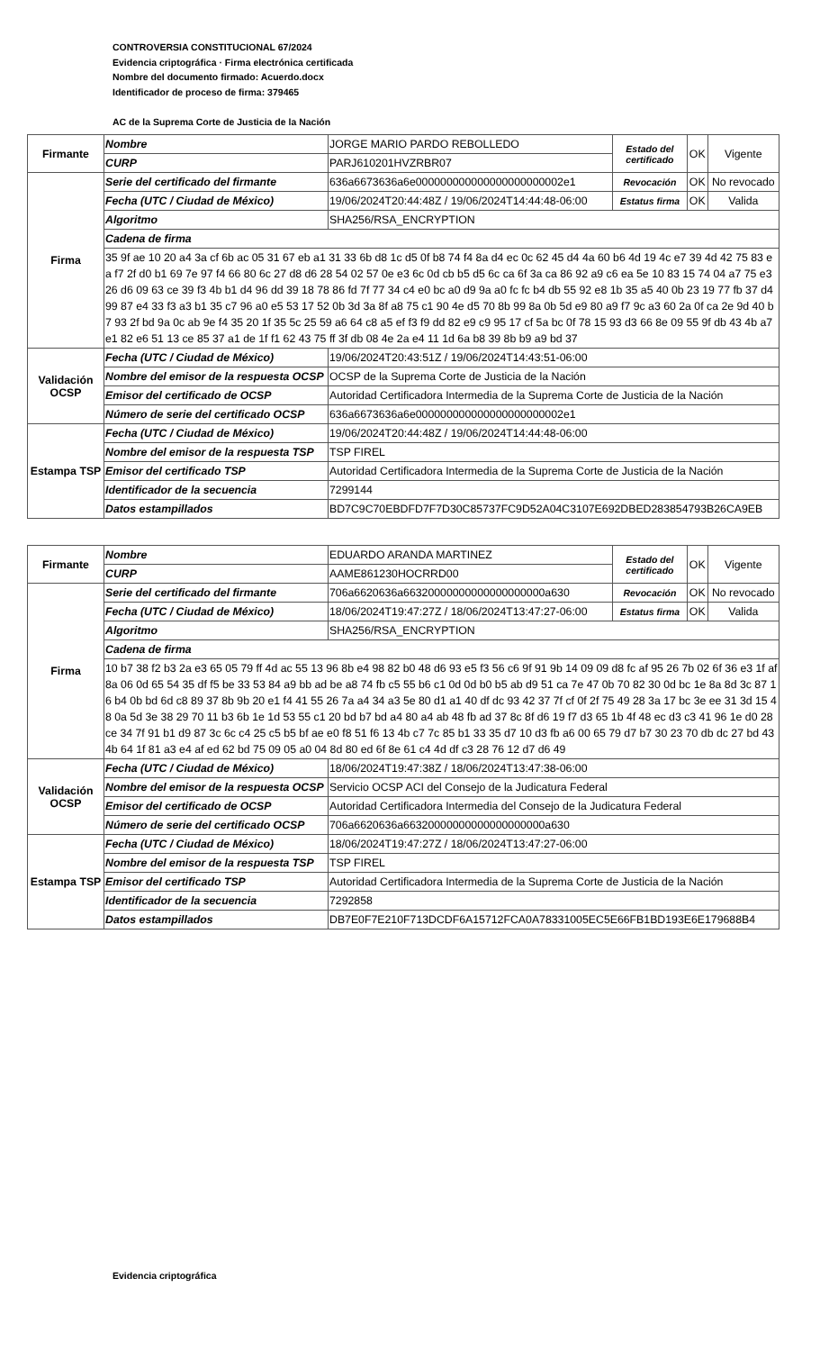CONTROVERSIA CONSTITUCIONAL 67/2024
Evidencia criptográfica · Firma electrónica certificada
Nombre del documento firmado: Acuerdo.docx
Identificador de proceso de firma: 379465
AC de la Suprema Corte de Justicia de la Nación
| Firmante | Nombre | JORGE MARIO PARDO REBOLLEDO | Estado del certificado | OK | Vigente |
| | CURP | PARJ610201HVZRBR07 | | | |
| Firma | Serie del certificado del firmante | 636a6673636a6e000000000000000000000002e1 | Revocación | OK | No revocado |
| | Fecha (UTC / Ciudad de México) | 19/06/2024T20:44:48Z / 19/06/2024T14:44:48-06:00 | Estatus firma | OK | Valida |
| | Algoritmo | SHA256/RSA_ENCRYPTION | | | |
| | Cadena de firma | | | | |
| | 35 9f ae 10 20 a4 3a cf 6b ac 05 31 67 eb a1 31 33 6b d8 1c d5 0f b8 74 f4 8a d4 ec 0c 62 45 d4 4a 60 b6 4d 19 4c e7 39 4d 42 75 83 ea f7 2f d0 b1 69 7e 97 f4 66 80 6c 27 d8 d6 28 54 02 57 0e e3 6c 0d cb b5 d5 6c ca 6f 3a ca 86 92 a9 c6 ea 5e 10 83 15 74 04 a7 75 e3 26 d6 09 63 ce 39 f3 4b b1 d4 96 dd 39 18 78 86 fd 7f 77 34 c4 e0 bc a0 d9 9a a0 fc fc b4 db 55 92 e8 1b 35 a5 40 0b 23 19 77 fb 37 d4 99 87 e4 33 f3 a3 b1 35 c7 96 a0 e5 53 17 52 0b 3d 3a 8f a8 75 c1 90 4e d5 70 8b 99 8a 0b 5d e9 80 a9 f7 9c a3 60 2a 0f ca 2e 9d 40 b7 93 2f bd 9a 0c ab 9e f4 35 20 1f 35 5c 25 59 a6 64 c8 a5 ef f3 f9 dd 82 e9 c9 95 17 cf 5a bc 0f 78 15 93 d3 66 8e 09 55 9f db 43 4b a7 e1 82 e6 51 13 ce 85 37 a1 de 1f f1 62 43 75 ff 3f db 08 4e 2a e4 11 1d 6a b8 39 8b b9 a9 bd 37 | | | | |
| Validación OCSP | Fecha (UTC / Ciudad de México) | 19/06/2024T20:43:51Z / 19/06/2024T14:43:51-06:00 | | | |
| | Nombre del emisor de la respuesta OCSP | OCSP de la Suprema Corte de Justicia de la Nación | | | |
| | Emisor del certificado de OCSP | Autoridad Certificadora Intermedia de la Suprema Corte de Justicia de la Nación | | | |
| | Número de serie del certificado OCSP | 636a6673636a6e000000000000000000000002e1 | | | |
| Estampa TSP | Fecha (UTC / Ciudad de México) | 19/06/2024T20:44:48Z / 19/06/2024T14:44:48-06:00 | | | |
| | Nombre del emisor de la respuesta TSP | TSP FIREL | | | |
| | Emisor del certificado TSP | Autoridad Certificadora Intermedia de la Suprema Corte de Justicia de la Nación | | | |
| | Identificador de la secuencia | 7299144 | | | |
| | Datos estampillados | BD7C9C70EBDFD7F7D30C85737FC9D52A04C3107E692DBED283854793B26CA9EB | | | |
| Firmante | Nombre | EDUARDO ARANDA MARTINEZ | Estado del certificado | OK | Vigente |
| | CURP | AAME861230HOCRRD00 | | | |
| Firma | Serie del certificado del firmante | 706a6620636a66320000000000000000000a630 | Revocación | OK | No revocado |
| | Fecha (UTC / Ciudad de México) | 18/06/2024T19:47:27Z / 18/06/2024T13:47:27-06:00 | Estatus firma | OK | Valida |
| | Algoritmo | SHA256/RSA_ENCRYPTION | | | |
| | Cadena de firma | | | | |
| | 10 b7 38 f2 b3 2a e3 65 05 79 ff 4d ac 55 13 96 8b e4 98 82 b0 48 d6 93 e5 f3 56 c6 9f 91 9b 14 09 09 d8 fc af 95 26 7b 02 6f 36 e3 1f af 8a 06 0d 65 54 35 df f5 be 33 53 84 a9 bb ad be a8 74 fb c5 55 b6 c1 0d 0d b0 b5 ab d9 51 ca 7e 47 0b 70 82 30 0d bc 1e 8a 8d 3c 87 16 b4 0b bd 6d c8 89 37 8b 9b 20 e1 f4 41 55 26 7a a4 34 a3 5e 80 d1 a1 40 df dc 93 42 37 7f cf 0f 2f 75 49 28 3a 17 bc 3e ee 31 3d 15 48 0a 5d 3e 38 29 70 11 b3 6b 1e 1d 53 55 c1 20 bd b7 bd a4 80 a4 ab 48 fb ad 37 8c 8f d6 19 f7 d3 65 1b 4f 48 ec d3 c3 41 96 1e d0 28 ce 34 7f 91 b1 d9 87 3c 6c c4 25 c5 b5 bf ae e0 f8 51 f6 13 4b c7 7c 85 b1 33 35 d7 10 d3 fb a6 00 65 79 d7 b7 30 23 70 db dc 27 bd 43 4b 64 1f 81 a3 e4 af ed 62 bd 75 09 05 a0 04 8d 80 ed 6f 8e 61 c4 4d df c3 28 76 12 d7 d6 49 | | | | |
| Validación OCSP | Fecha (UTC / Ciudad de México) | 18/06/2024T19:47:38Z / 18/06/2024T13:47:38-06:00 | | | |
| | Nombre del emisor de la respuesta OCSP | Servicio OCSP ACI del Consejo de la Judicatura Federal | | | |
| | Emisor del certificado de OCSP | Autoridad Certificadora Intermedia del Consejo de la Judicatura Federal | | | |
| | Número de serie del certificado OCSP | 706a6620636a66320000000000000000000a630 | | | |
| Estampa TSP | Fecha (UTC / Ciudad de México) | 18/06/2024T19:47:27Z / 18/06/2024T13:47:27-06:00 | | | |
| | Nombre del emisor de la respuesta TSP | TSP FIREL | | | |
| | Emisor del certificado TSP | Autoridad Certificadora Intermedia de la Suprema Corte de Justicia de la Nación | | | |
| | Identificador de la secuencia | 7292858 | | | |
| | Datos estampillados | DB7E0F7E210F713DCDF6A15712FCA0A78331005EC5E66FB1BD193E6E179688B4 | | | |
Evidencia criptográfica